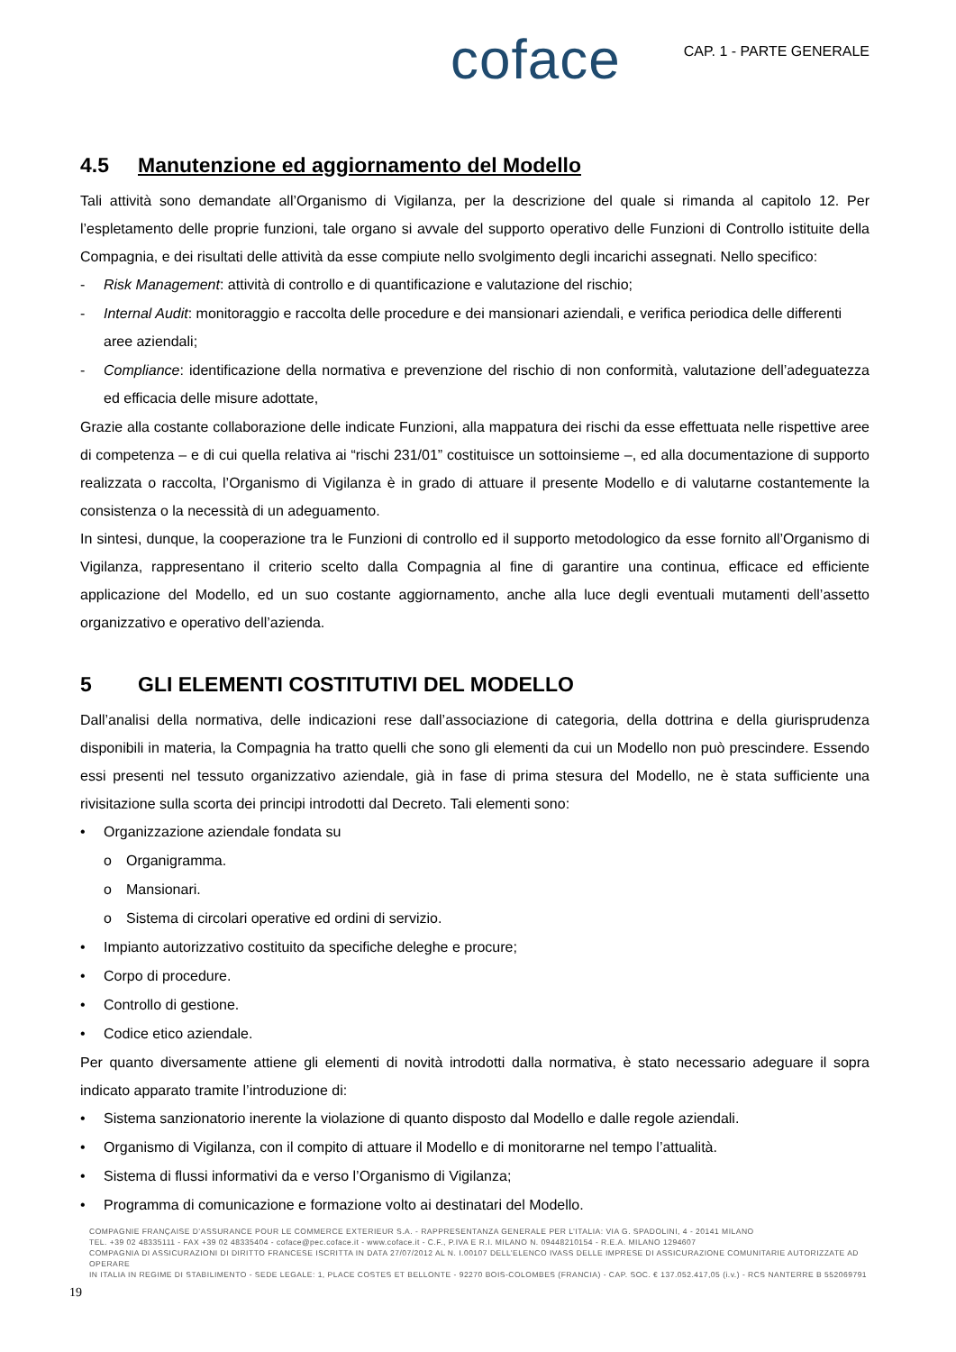coface
CAP. 1 - PARTE GENERALE
4.5 Manutenzione ed aggiornamento del Modello
Tali attività sono demandate all’Organismo di Vigilanza, per la descrizione del quale si rimanda al capitolo 12. Per l’espletamento delle proprie funzioni, tale organo si avvale del supporto operativo delle Funzioni di Controllo istituite della Compagnia, e dei risultati delle attività da esse compiute nello svolgimento degli incarichi assegnati. Nello specifico:
- Risk Management: attività di controllo e di quantificazione e valutazione del rischio;
- Internal Audit: monitoraggio e raccolta delle procedure e dei mansionari aziendali, e verifica periodica delle differenti aree aziendali;
- Compliance: identificazione della normativa e prevenzione del rischio di non conformità, valutazione dell’adeguatezza ed efficacia delle misure adottate,
Grazie alla costante collaborazione delle indicate Funzioni, alla mappatura dei rischi da esse effettuata nelle rispettive aree di competenza – e di cui quella relativa ai “rischi 231/01” costituisce un sottoinsieme –, ed alla documentazione di supporto realizzata o raccolta, l’Organismo di Vigilanza è in grado di attuare il presente Modello e di valutarne costantemente la consistenza o la necessità di un adeguamento.
In sintesi, dunque, la cooperazione tra le Funzioni di controllo ed il supporto metodologico da esse fornito all’Organismo di Vigilanza, rappresentano il criterio scelto dalla Compagnia al fine di garantire una continua, efficace ed efficiente applicazione del Modello, ed un suo costante aggiornamento, anche alla luce degli eventuali mutamenti dell’assetto organizzativo e operativo dell’azienda.
5 GLI ELEMENTI COSTITUTIVI DEL MODELLO
Dall’analisi della normativa, delle indicazioni rese dall’associazione di categoria, della dottrina e della giurisprudenza disponibili in materia, la Compagnia ha tratto quelli che sono gli elementi da cui un Modello non può prescindere. Essendo essi presenti nel tessuto organizzativo aziendale, già in fase di prima stesura del Modello, ne è stata sufficiente una rivisitazione sulla scorta dei principi introdotti dal Decreto. Tali elementi sono:
• Organizzazione aziendale fondata su
o Organigramma.
o Mansionari.
o Sistema di circolari operative ed ordini di servizio.
• Impianto autorizzativo costituito da specifiche deleghe e procure;
• Corpo di procedure.
• Controllo di gestione.
• Codice etico aziendale.
Per quanto diversamente attiene gli elementi di novità introdotti dalla normativa, è stato necessario adeguare il sopra indicato apparato tramite l’introduzione di:
• Sistema sanzionatorio inerente la violazione di quanto disposto dal Modello e dalle regole aziendali.
• Organismo di Vigilanza, con il compito di attuare il Modello e di monitorarne nel tempo l’attualità.
• Sistema di flussi informativi da e verso l’Organismo di Vigilanza;
• Programma di comunicazione e formazione volto ai destinatari del Modello.
COMPAGNIE FRANÇAISE D’ASSURANCE POUR LE COMMERCE EXTERIEUR S.A. - RAPPRESENTANZA GENERALE PER L’ITALIA: VIA G. SPADOLINI, 4 - 20141 MILANO
TEL. +39 02 48335111 - FAX +39 02 48335404 - coface@pec.coface.it - www.coface.it - C.F., P.IVA E R.I. MILANO N. 09448210154 - R.E.A. MILANO 1294607
COMPAGNIA DI ASSICURAZIONI DI DIRITTO FRANCESE ISCRITTA IN DATA 27/07/2012 AL N. I.00107 DELL’ELENCO IVASS DELLE IMPRESE DI ASSICURAZIONE COMUNITARIE AUTORIZZATE AD OPERARE
IN ITALIA IN REGIME DI STABILIMENTO - SEDE LEGALE: 1, PLACE COSTES ET BELLONTE - 92270 BOIS-COLOMBES (FRANCIA) - CAP. SOC. € 137.052.417,05 (i.v.) - RCS NANTERRE B 552069791
19